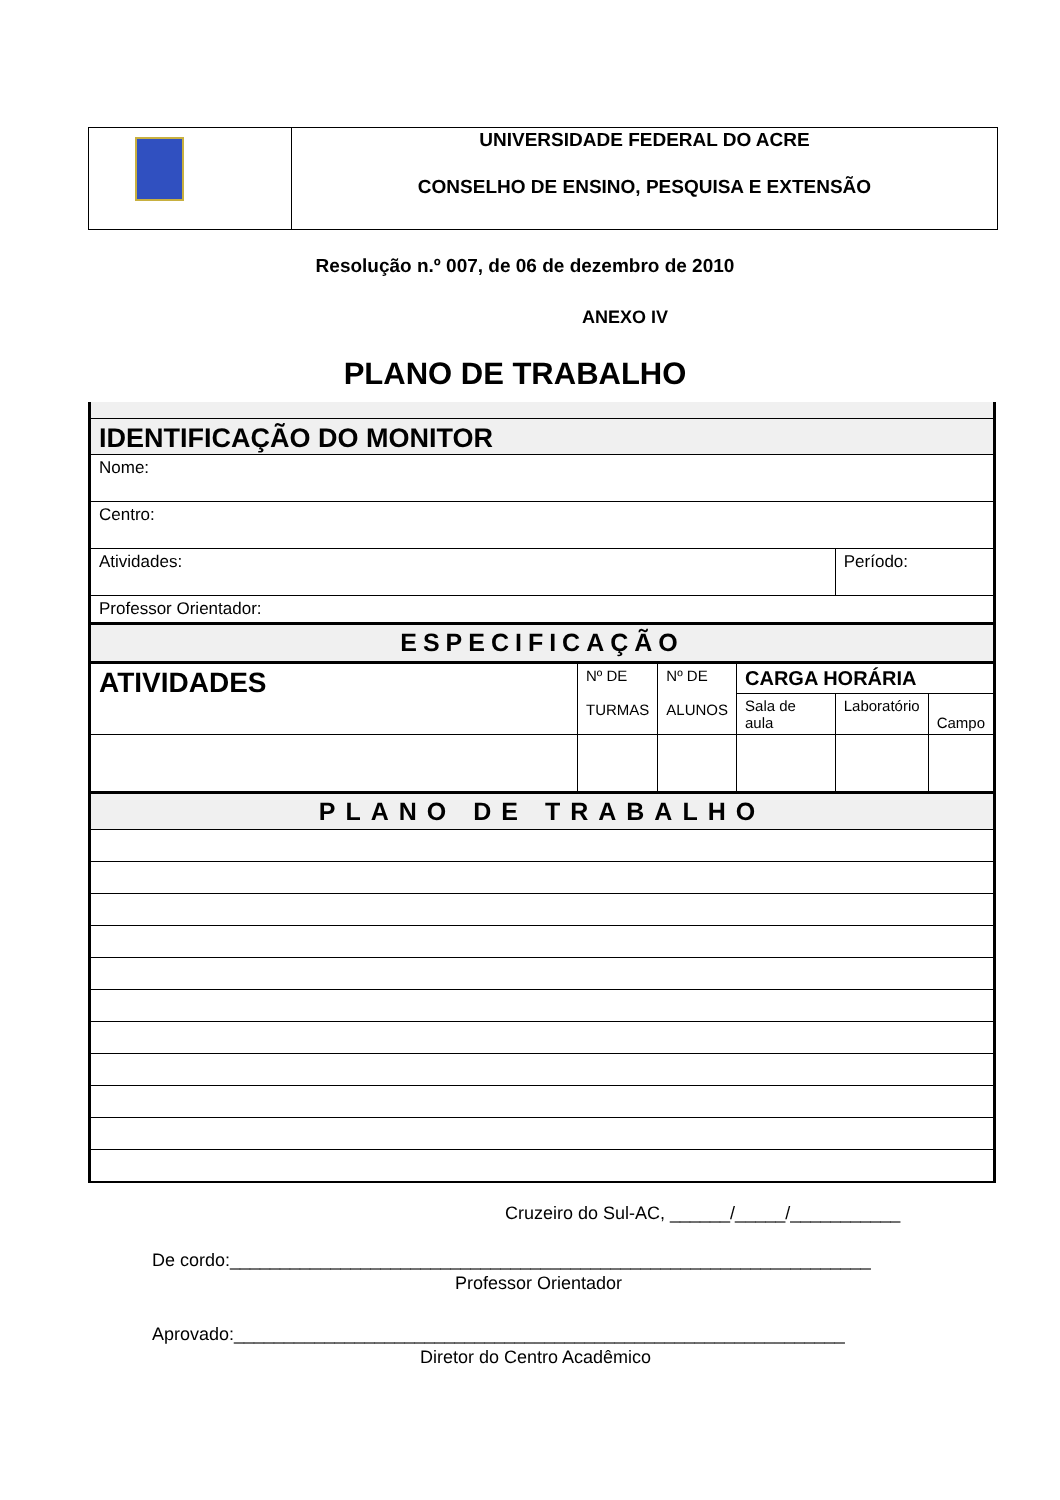| | UNIVERSIDADE FEDERAL DO ACRE CONSELHO DE ENSINO, PESQUISA E EXTENSÃO |
Resolução n.º 007, de 06 de dezembro de 2010
ANEXO IV
PLANO DE TRABALHO
| IDENTIFICAÇÃO DO MONITOR | | | | | |
| Nome: | | | | | |
| Centro: | | | | | |
| Atividades: | | | | Período: | |
| Professor Orientador: | | | | | |
| ESPECIFICAÇÃO | | | | | |
| ATIVIDADES | Nº DE TURMAS | Nº DE ALUNOS | CARGA HORÁRIA | | |
| | | | Sala de aula | Laboratório | Campo |
| PLANO DE TRABALHO | | | | | |
Cruzeiro do Sul-AC, ______/_____/___________
De cordo:________________________________________________________________
Professor Orientador
Aprovado:_____________________________________________________________
Diretor do Centro Acadêmico